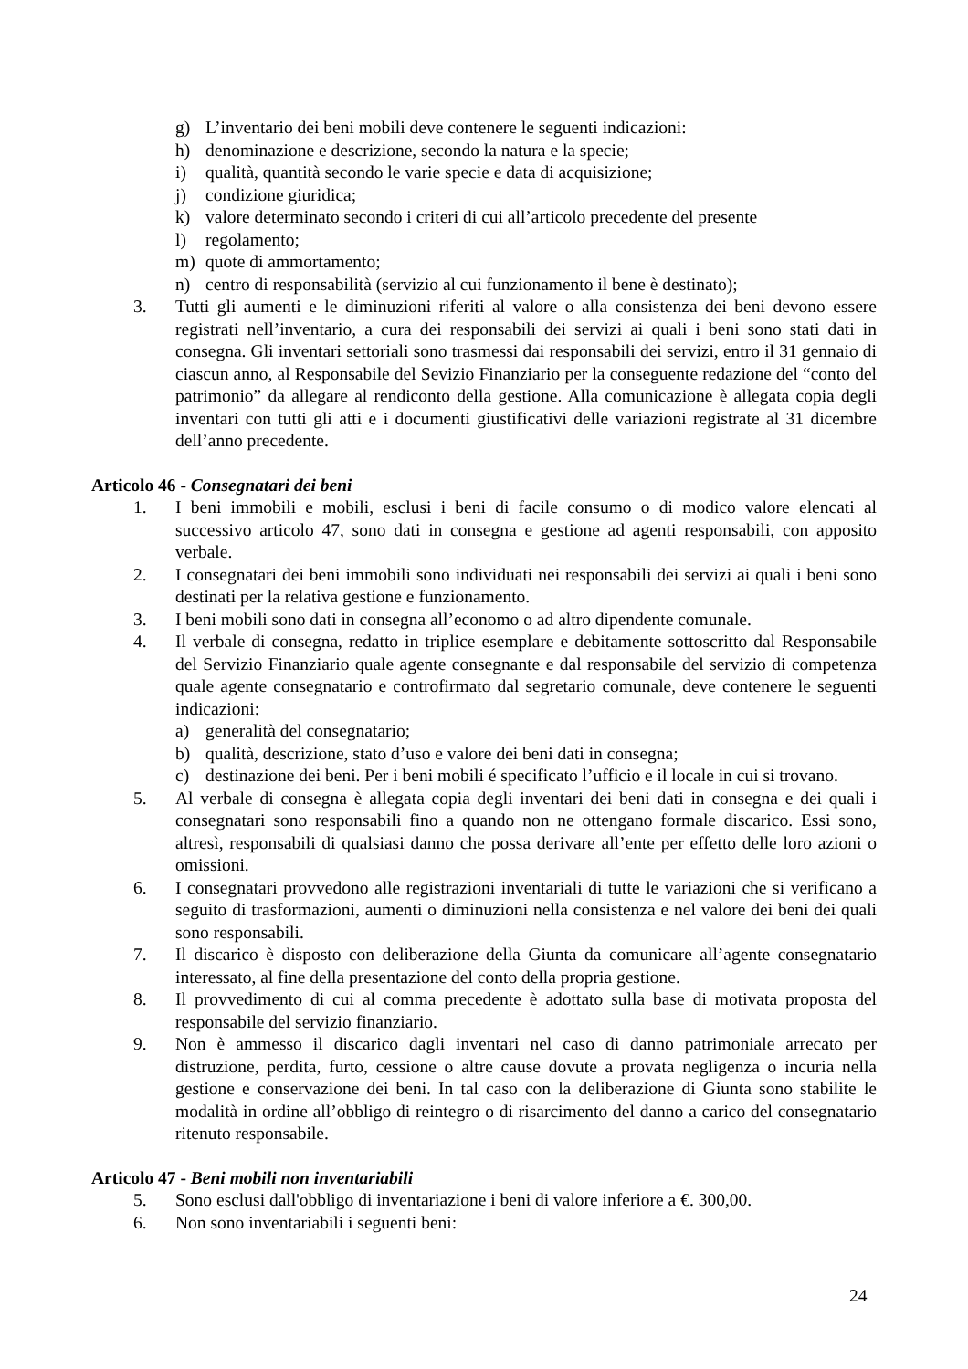g) L’inventario dei beni mobili deve contenere le seguenti indicazioni:
h) denominazione e descrizione, secondo la natura e la specie;
i) qualità, quantità secondo le varie specie e data di acquisizione;
j) condizione giuridica;
k) valore determinato secondo i criteri di cui all’articolo precedente del presente
l) regolamento;
m) quote di ammortamento;
n) centro di responsabilità (servizio al cui funzionamento il bene è destinato);
3. Tutti gli aumenti e le diminuzioni riferiti al valore o alla consistenza dei beni devono essere registrati nell’inventario, a cura dei responsabili dei servizi ai quali i beni sono stati dati in consegna. Gli inventari settoriali sono trasmessi dai responsabili dei servizi, entro il 31 gennaio di ciascun anno, al Responsabile del Sevizio Finanziario per la conseguente redazione del “conto del patrimonio” da allegare al rendiconto della gestione. Alla comunicazione è allegata copia degli inventari con tutti gli atti e i documenti giustificativi delle variazioni registrate al 31 dicembre dell’anno precedente.
Articolo 46 - Consegnatari dei beni
1. I beni immobili e mobili, esclusi i beni di facile consumo o di modico valore elencati al successivo articolo 47, sono dati in consegna e gestione ad agenti responsabili, con apposito verbale.
2. I consegnatari dei beni immobili sono individuati nei responsabili dei servizi ai quali i beni sono destinati per la relativa gestione e funzionamento.
3. I beni mobili sono dati in consegna all’economo o ad altro dipendente comunale.
4. Il verbale di consegna, redatto in triplice esemplare e debitamente sottoscritto dal Responsabile del Servizio Finanziario quale agente consegnante e dal responsabile del servizio di competenza quale agente consegnatario e controfirmato dal segretario comunale, deve contenere le seguenti indicazioni:
a) generalità del consegnatario;
b) qualità, descrizione, stato d’uso e valore dei beni dati in consegna;
c) destinazione dei beni. Per i beni mobili é specificato l’ufficio e il locale in cui si trovano.
5. Al verbale di consegna è allegata copia degli inventari dei beni dati in consegna e dei quali i consegnatari sono responsabili fino a quando non ne ottengano formale discarico. Essi sono, altresì, responsabili di qualsiasi danno che possa derivare all’ente per effetto delle loro azioni o omissioni.
6. I consegnatari provvedono alle registrazioni inventariali di tutte le variazioni che si verificano a seguito di trasformazioni, aumenti o diminuzioni nella consistenza e nel valore dei beni dei quali sono responsabili.
7. Il discarico è disposto con deliberazione della Giunta da comunicare all’agente consegnatario interessato, al fine della presentazione del conto della propria gestione.
8. Il provvedimento di cui al comma precedente è adottato sulla base di motivata proposta del responsabile del servizio finanziario.
9. Non è ammesso il discarico dagli inventari nel caso di danno patrimoniale arrecato per distruzione, perdita, furto, cessione o altre cause dovute a provata negligenza o incuria nella gestione e conservazione dei beni. In tal caso con la deliberazione di Giunta sono stabilite le modalità in ordine all’obbligo di reintegro o di risarcimento del danno a carico del consegnatario ritenuto responsabile.
Articolo 47 - Beni mobili non inventariabili
5. Sono esclusi dall'obbligo di inventariazione i beni di valore inferiore a €. 300,00.
6. Non sono inventariabili i seguenti beni:
24